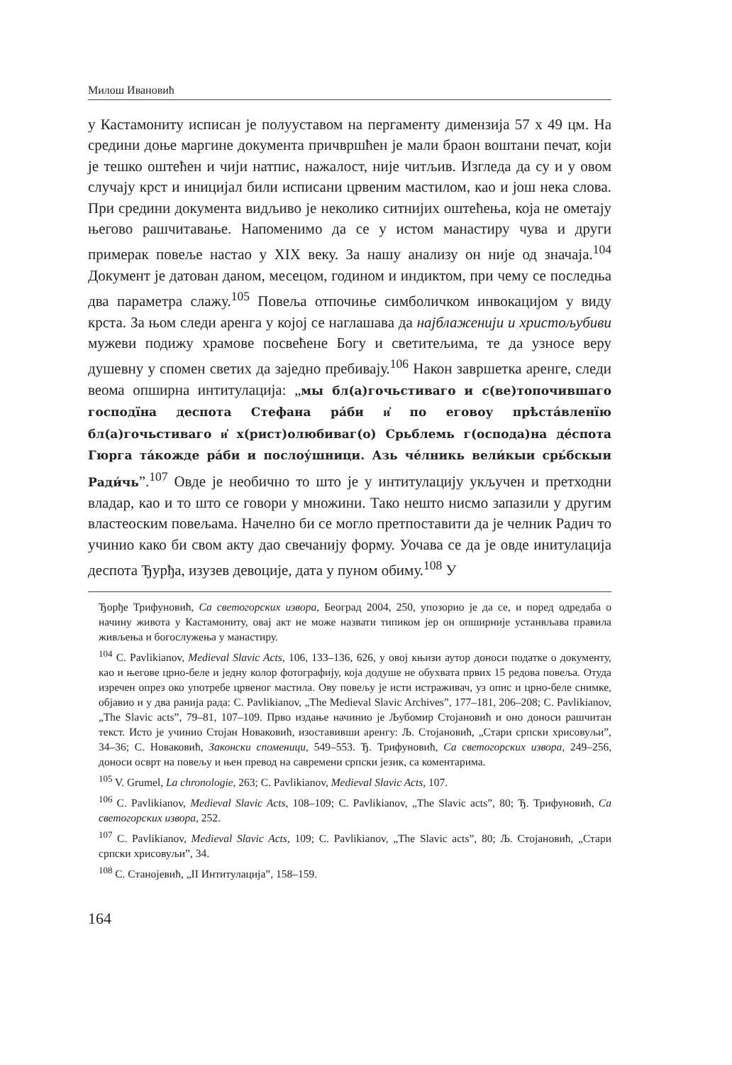Милош Ивановић
у Кастамониту исписан је полууставом на пергаменту димензија 57 x 49 цм. На средини доње маргине документа причвршћен је мали браон воштани печат, који је тешко оштећен и чији натпис, нажалост, није читљив. Изгледа да су и у овом случају крст и иницијал били исписани црвеним мастилом, као и још нека слова. При средини документа видљиво је неколико ситнијих оштећења, која не ометају његово рашчитавање. Напоменимо да се у истом манастиру чува и други примерак повеље настао у XIX веку. За нашу анализу он није од значаја.<sup>104</sup> Документ је датован даном, месецом, годином и индиктом, при чему се последња два параметра слажу.<sup>105</sup> Повеља отпочиње симболичком инвокацијом у виду крста. За њом следи аренга у којој се наглашава да најблаженији и христољубиви мужеви подижу храмове посвећене Богу и светитељима, те да узносе веру душевну у спомен светих да заједно пребивају.<sup>106</sup> Након завршетка аренге, следи веома опширна интитулација: „мы бл(а)гочьстиваго и с(ве)топочившаго господїна деспота Стефана ра́би и҆ по еговоу прѣста́вленїю бл(а)гочьстиваго и҆ х(рист)олюбиваг(о) Срьблемь г(оспода)на де́спота Гюрга та́кожде ра́би и послоу́шници. Азь че́лникь вели́кыи срь́бскыи Ради́чь”.<sup>107</sup> Овде је необично то што је у интитулацију укључен и претходни владар, као и то што се говори у множини. Тако нешто нисмо запазили у другим властеоским повељама. Начелно би се могло претпоставити да је челник Радич то учинио како би свом акту дао свечанију форму. Уочава се да је овде инитулација деспота Ђурђа, изузев девоције, дата у пуном обиму.<sup>108</sup> У
Ђорђе Трифуновић, Са светогорских извора, Београд 2004, 250, упозорио је да се, и поред одредаба о начину живота у Кастамониту, овај акт не може назвати типиком јер он опширније устанвљава правила живљења и богослужења у манастиру.
<sup>104</sup> C. Pavlikianov, Medieval Slavic Acts, 106, 133–136, 626, у овој књизи аутор доноси податке о документу, као и његове црно-беле и једну колор фотографију, која додуше не обухвата првих 15 редова повеља. Отуда изречен опрез око употребе црвеног мастила. Ову повељу је исти истраживач, уз опис и црно-беле снимке, објавио и у два ранија рада: C. Pavlikianov, „The Medieval Slavic Archives”, 177–181, 206–208; C. Pavlikianov, „The Slavic acts”, 79–81, 107–109. Прво издање начинио је Љубомир Стојановић и оно доноси рашчитан текст. Исто је учинио Стојан Новаковић, изоставивши аренгу: Љ. Стојановић, „Стари српски хрисовуљи”, 34–36; С. Новаковић, Законски споменици, 549–553. Ђ. Трифуновић, Са светогорских извора, 249–256, доноси осврт на повељу и њен превод на савремени српски језик, са коментарима.
<sup>105</sup> V. Grumel, La chronologie, 263; C. Pavlikianov, Medieval Slavic Acts, 107.
<sup>106</sup> C. Pavlikianov, Medieval Slavic Acts, 108–109; C. Pavlikianov, „The Slavic acts”, 80; Ђ. Трифуновић, Са светогорских извора, 252.
<sup>107</sup> C. Pavlikianov, Medieval Slavic Acts, 109; C. Pavlikianov, „The Slavic acts”, 80; Љ. Стојановић, „Стари српски хрисовуљи”, 34.
<sup>108</sup> С. Станојевић, „II Интитулација”, 158–159.
164